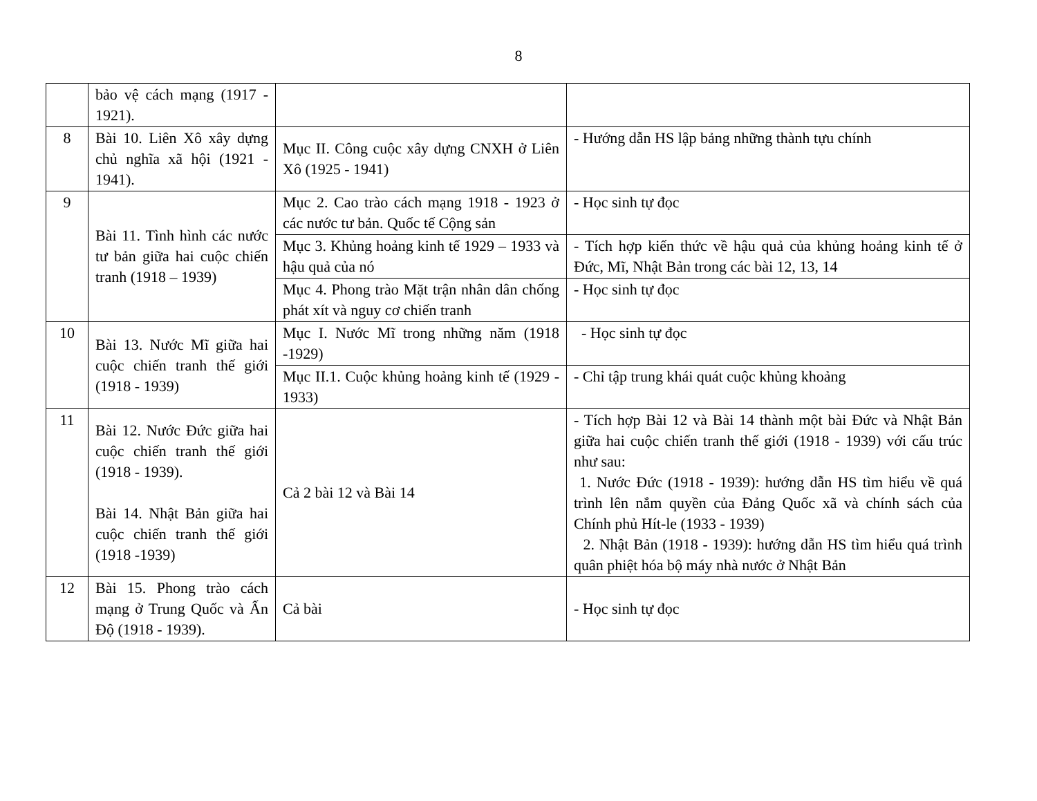8
| | bảo vệ cách mạng (1917 - 1921). | | |
| 8 | Bài 10. Liên Xô xây dựng chủ nghĩa xã hội (1921 - 1941). | Mục II. Công cuộc xây dựng CNXH ở Liên Xô (1925 - 1941) | - Hướng dẫn HS lập bảng những thành tựu chính |
| 9 | Bài 11. Tình hình các nước tư bản giữa hai cuộc chiến tranh (1918 – 1939) | Mục 2. Cao trào cách mạng 1918 - 1923 ở các nước tư bản. Quốc tế Cộng sản | - Học sinh tự đọc |
| | | Mục 3. Khủng hoảng kinh tế 1929 – 1933 và hậu quả của nó | - Tích hợp kiến thức về hậu quả của khủng hoảng kinh tế ở Đức, Mĩ, Nhật Bản trong các bài 12, 13, 14 |
| | | Mục 4. Phong trào Mặt trận nhân dân chống phát xít và nguy cơ chiến tranh | - Học sinh tự đọc |
| 10 | Bài 13. Nước Mĩ giữa hai cuộc chiến tranh thế giới (1918 - 1939) | Mục I. Nước Mĩ trong những năm (1918 -1929) | - Học sinh tự đọc |
| | | Mục II.1. Cuộc khủng hoảng kinh tế (1929 - 1933) | - Chỉ tập trung khái quát cuộc khủng khoảng |
| 11 | Bài 12. Nước Đức giữa hai cuộc chiến tranh thế giới (1918 - 1939). Bài 14. Nhật Bản giữa hai cuộc chiến tranh thế giới (1918 -1939) | Cả 2 bài 12 và Bài 14 | - Tích hợp Bài 12 và Bài 14 thành một bài Đức và Nhật Bản giữa hai cuộc chiến tranh thế giới (1918 - 1939) với cấu trúc như sau: 1. Nước Đức (1918 - 1939): hướng dẫn HS tìm hiểu về quá trình lên nắm quyền của Đảng Quốc xã và chính sách của Chính phủ Hít-le (1933 - 1939) 2. Nhật Bản (1918 - 1939): hướng dẫn HS tìm hiểu quá trình quân phiệt hóa bộ máy nhà nước ở Nhật Bản |
| 12 | Bài 15. Phong trào cách mạng ở Trung Quốc và Ấn Độ (1918 - 1939). | Cả bài | - Học sinh tự đọc |